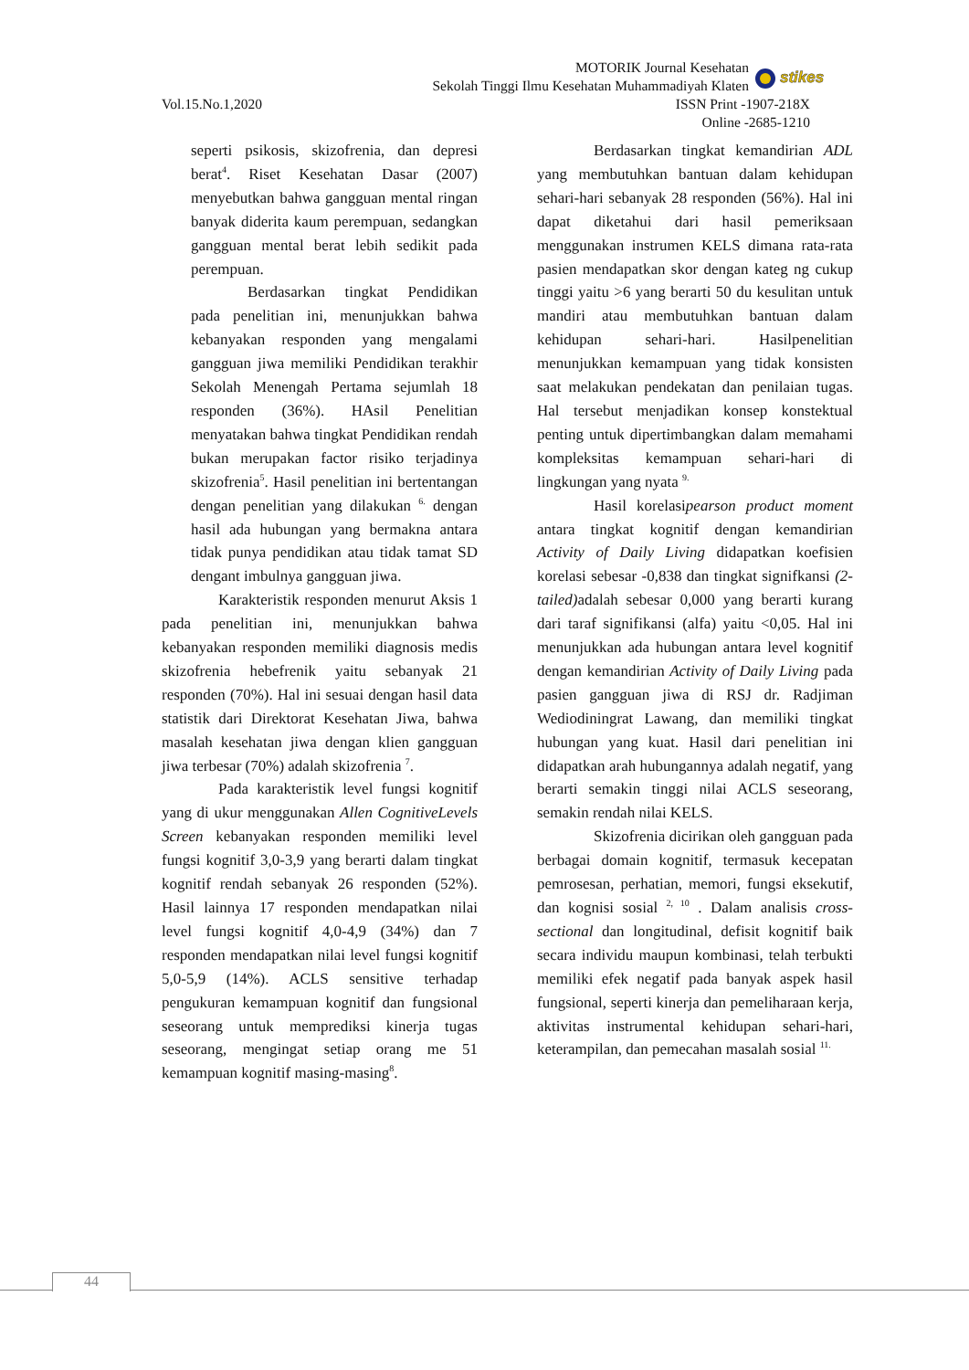MOTORIK Journal Kesehatan
Sekolah Tinggi Ilmu Kesehatan Muhammadiyah Klaten
Vol.15.No.1,2020 ISSN Print -1907-218X
Online -2685-1210
stikes
seperti psikosis, skizofrenia, dan depresi berat<sup>4</sup>. Riset Kesehatan Dasar (2007) menyebutkan bahwa gangguan mental ringan banyak diderita kaum perempuan, sedangkan gangguan mental berat lebih sedikit pada perempuan.
Berdasarkan tingkat Pendidikan pada penelitian ini, menunjukkan bahwa kebanyakan responden yang mengalami gangguan jiwa memiliki Pendidikan terakhir Sekolah Menengah Pertama sejumlah 18 responden (36%). HAsil Penelitian menyatakan bahwa tingkat Pendidikan rendah bukan merupakan factor risiko terjadinya skizofrenia<sup>5</sup>. Hasil penelitian ini bertentangan dengan penelitian yang dilakukan <sup>6.</sup> dengan hasil ada hubungan yang bermakna antara tidak punya pendidikan atau tidak tamat SD dengant imbulnya gangguan jiwa.
Karakteristik responden menurut Aksis 1 pada penelitian ini, menunjukkan bahwa kebanyakan responden memiliki diagnosis medis skizofrenia hebefrenik yaitu sebanyak 21 responden (70%). Hal ini sesuai dengan hasil data statistik dari Direktorat Kesehatan Jiwa, bahwa masalah kesehatan jiwa dengan klien gangguan jiwa terbesar (70%) adalah skizofrenia <sup>7</sup>.
Pada karakteristik level fungsi kognitif yang di ukur menggunakan Allen CognitiveLevels Screen kebanyakan responden memiliki level fungsi kognitif 3,0-3,9 yang berarti dalam tingkat kognitif rendah sebanyak 26 responden (52%). Hasil lainnya 17 responden mendapatkan nilai level fungsi kognitif 4,0-4,9 (34%) dan 7 responden mendapatkan nilai level fungsi kognitif 5,0-5,9 (14%). ACLS sensitive terhadap pengukuran kemampuan kognitif dan fungsional seseorang untuk memprediksi kinerja tugas seseorang, mengingat setiap orang me 51 kemampuan kognitif masing-masing<sup>8</sup>.
Berdasarkan tingkat kemandirian ADL yang membutuhkan bantuan dalam kehidupan sehari-hari sebanyak 28 responden (56%). Hal ini dapat diketahui dari hasil pemeriksaan menggunakan instrumen KELS dimana rata-rata pasien mendapatkan skor dengan kateg ng cukup tinggi yaitu >6 yang berarti 50 du kesulitan untuk mandiri atau membutuhkan bantuan dalam kehidupan sehari-hari. Hasilpenelitian menunjukkan kemampuan yang tidak konsisten saat melakukan pendekatan dan penilaian tugas. Hal tersebut menjadikan konsep konstektual penting untuk dipertimbangkan dalam memahami kompleksitas kemampuan sehari-hari di lingkungan yang nyata <sup>9.</sup>
Hasil korelasipearson product moment antara tingkat kognitif dengan kemandirian Activity of Daily Living didapatkan koefisien korelasi sebesar -0,838 dan tingkat signifkansi (2-tailed) adalah sebesar 0,000 yang berarti kurang dari taraf signifikansi (alfa) yaitu <0,05. Hal ini menunjukkan ada hubungan antara level kognitif dengan kemandirian Activity of Daily Living pada pasien gangguan jiwa di RSJ dr. Radjiman Wediodiningrat Lawang, dan memiliki tingkat hubungan yang kuat. Hasil dari penelitian ini didapatkan arah hubungannya adalah negatif, yang berarti semakin tinggi nilai ACLS seseorang, semakin rendah nilai KELS.
Skizofrenia dicirikan oleh gangguan pada berbagai domain kognitif, termasuk kecepatan pemrosesan, perhatian, memori, fungsi eksekutif, dan kognisi sosial <sup>2, 10</sup> . Dalam analisis cross-sectional dan longitudinal, defisit kognitif baik secara individu maupun kombinasi, telah terbukti memiliki efek negatif pada banyak aspek hasil fungsional, seperti kinerja dan pemeliharaan kerja, aktivitas instrumental kehidupan sehari-hari, keterampilan, dan pemecahan masalah sosial <sup>11.</sup>
44